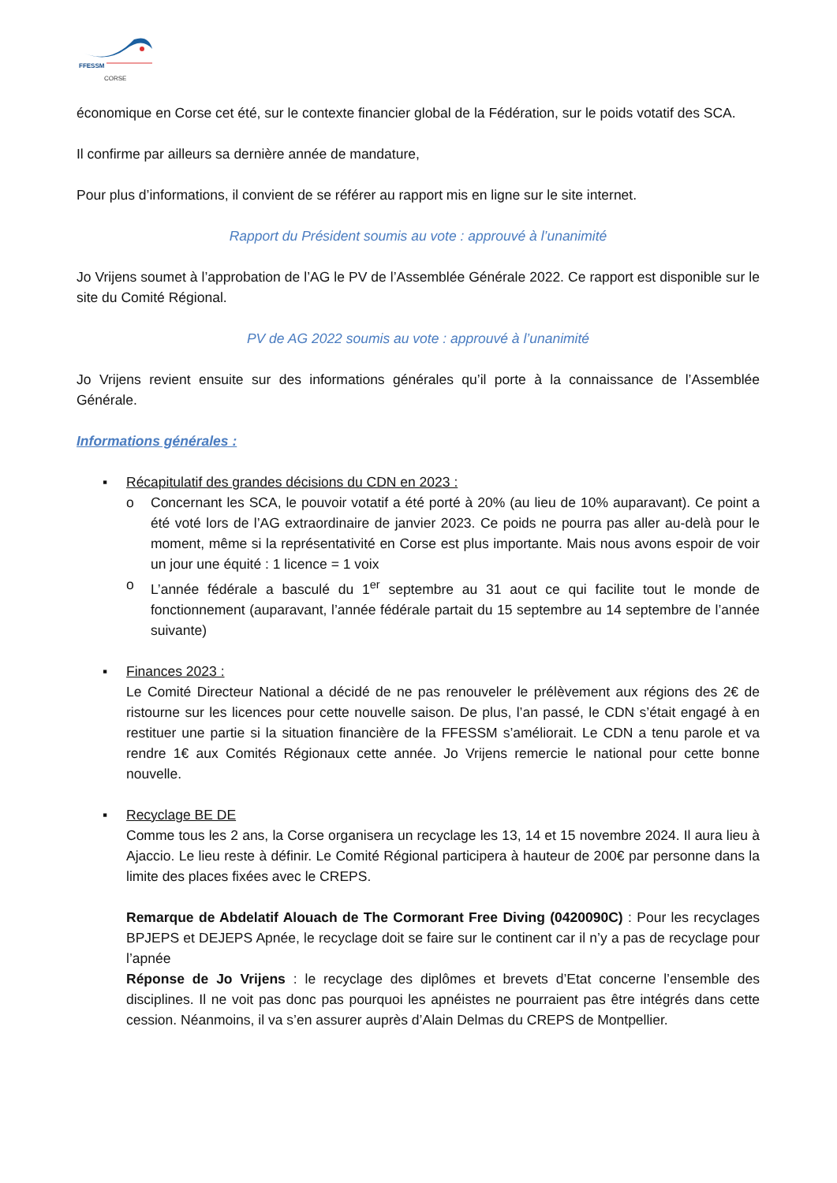FFESSM
CORSE
économique en Corse cet été, sur le contexte financier global de la Fédération, sur le poids votatif des SCA.
Il confirme par ailleurs sa dernière année de mandature,
Pour plus d’informations, il convient de se référer au rapport mis en ligne sur le site internet.
Rapport du Président soumis au vote : approuvé à l’unanimité
Jo Vrijens soumet à l’approbation de l’AG le PV de l’Assemblée Générale 2022. Ce rapport est disponible sur le site du Comité Régional.
PV de AG 2022 soumis au vote : approuvé à l’unanimité
Jo Vrijens revient ensuite sur des informations générales qu’il porte à la connaissance de l’Assemblée Générale.
Informations générales :
▪ Récapitulatif des grandes décisions du CDN en 2023 :
o Concernant les SCA, le pouvoir votatif a été porté à 20% (au lieu de 10% auparavant). Ce point a été voté lors de l’AG extraordinaire de janvier 2023. Ce poids ne pourra pas aller au-delà pour le moment, même si la représentativité en Corse est plus importante. Mais nous avons espoir de voir un jour une équité : 1 licence = 1 voix
o L’année fédérale a basculé du 1<sup>er</sup> septembre au 31 aout ce qui facilite tout le monde de fonctionnement (auparavant, l’année fédérale partait du 15 septembre au 14 septembre de l’année suivante)
▪ Finances 2023 :
Le Comité Directeur National a décidé de ne pas renouveler le prélèvement aux régions des 2€ de ristourne sur les licences pour cette nouvelle saison. De plus, l’an passé, le CDN s’était engagé à en restituer une partie si la situation financière de la FFESSM s’améliorait. Le CDN a tenu parole et va rendre 1€ aux Comités Régionaux cette année. Jo Vrijens remercie le national pour cette bonne nouvelle.
▪ Recyclage BE DE
Comme tous les 2 ans, la Corse organisera un recyclage les 13, 14 et 15 novembre 2024. Il aura lieu à Ajaccio. Le lieu reste à définir. Le Comité Régional participera à hauteur de 200€ par personne dans la limite des places fixées avec le CREPS.
Remarque de Abdelatif Alouach de The Cormorant Free Diving (0420090C) : Pour les recyclages BPJEPS et DEJEPS Apnée, le recyclage doit se faire sur le continent car il n’y a pas de recyclage pour l’apnée
Réponse de Jo Vrijens : le recyclage des diplômes et brevets d’Etat concerne l’ensemble des disciplines. Il ne voit pas donc pas pourquoi les apnéistes ne pourraient pas être intégrés dans cette cession. Néanmoins, il va s’en assurer auprès d’Alain Delmas du CREPS de Montpellier.